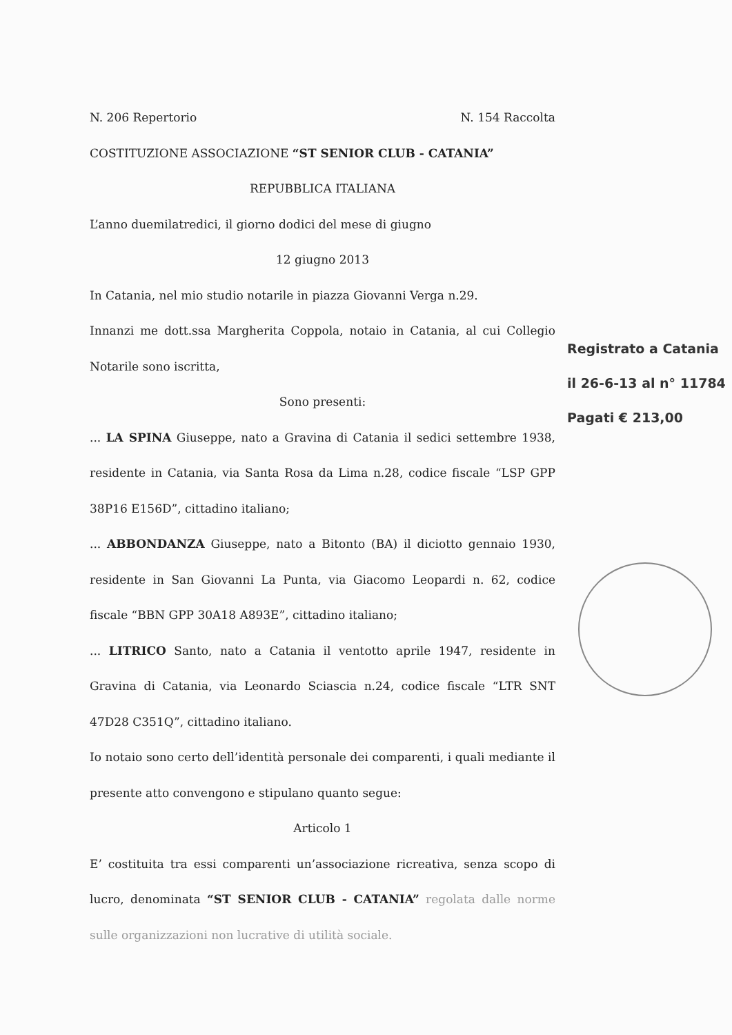N. 206 Repertorio N. 154 Raccolta
COSTITUZIONE ASSOCIAZIONE “ST SENIOR CLUB - CATANIA”
REPUBBLICA ITALIANA
L’anno duemilatredici, il giorno dodici del mese di giugno
12 giugno 2013
In Catania, nel mio studio notarile in piazza Giovanni Verga n.29.
Innanzi me dott.ssa Margherita Coppola, notaio in Catania, al cui Collegio Notarile sono iscritta,
Sono presenti:
... LA SPINA Giuseppe, nato a Gravina di Catania il sedici settembre 1938, residente in Catania, via Santa Rosa da Lima n.28, codice fiscale “LSP GPP 38P16 E156D”, cittadino italiano;
... ABBONDANZA Giuseppe, nato a Bitonto (BA) il diciotto gennaio 1930, residente in San Giovanni La Punta, via Giacomo Leopardi n. 62, codice fiscale “BBN GPP 30A18 A893E”, cittadino italiano;
... LITRICO Santo, nato a Catania il ventotto aprile 1947, residente in Gravina di Catania, via Leonardo Sciascia n.24, codice fiscale “LTR SNT 47D28 C351Q”, cittadino italiano.
Io notaio sono certo dell’identità personale dei comparenti, i quali mediante il presente atto convengono e stipulano quanto segue:
Articolo 1
E’ costituita tra essi comparenti un’associazione ricreativa, senza scopo di lucro, denominata “ST SENIOR CLUB - CATANIA” regolata dalle norme sulle organizzazioni non lucrative di utilità sociale.
Registrato a Catania
il 26-6-13 al n° 11784
Pagati € 213,00